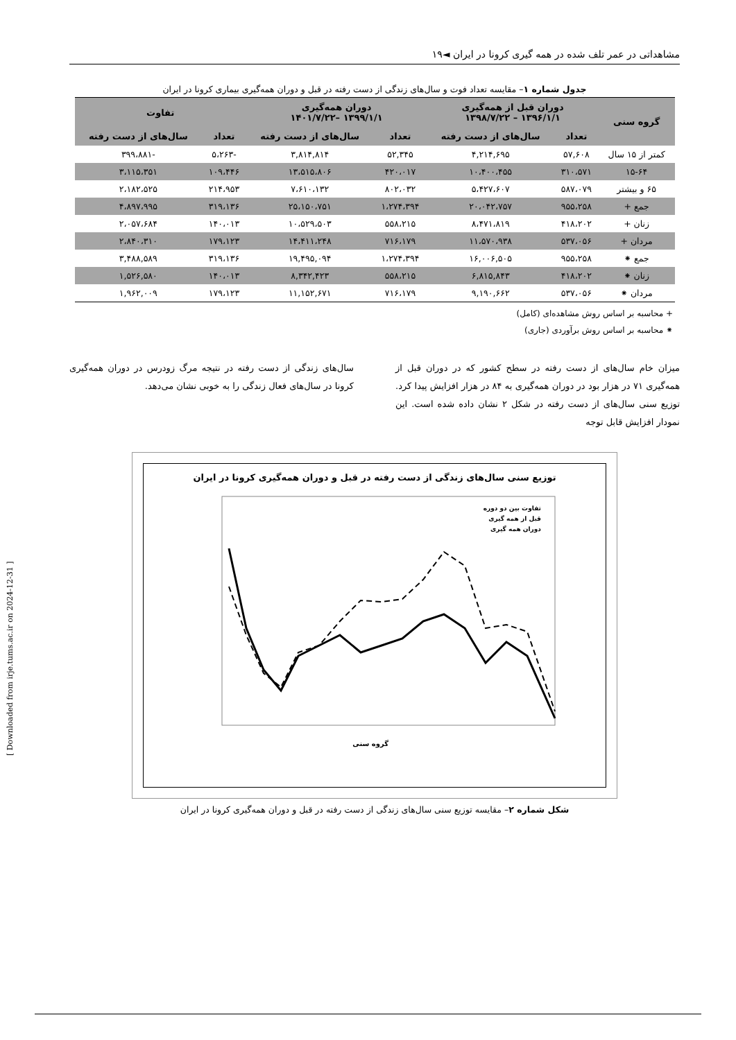مشاهداتی در عمر تلف شده در همه گیری کرونا در ایران ◄۱۹
جدول شماره ۱– مقایسه تعداد فوت و سال‌های زندگی از دست رفته در قبل و دوران همه‌گیری بیماری کرونا در ایران
| گروه سنی | دوران قبل از همه‌گیری ۱۳۹۶/۱/۱ – ۱۳۹۸/۷/۲۲ | | دوران همه‌گیری ۱۳۹۹/۱/۱ –۱۴۰۱/۷/۲۲ | | تفاوت | |
| --- | --- | --- | --- | --- | --- | --- |
| | تعداد | سال‌های از دست رفته | تعداد | سال‌های از دست رفته | تعداد | سال‌های از دست رفته |
| کمتر از ۱۵ سال | ۵۷,۶۰۸ | ۴,۲۱۴,۶۹۵ | ۵۲,۳۴۵ | ۳,۸۱۴,۸۱۴ | -۵،۲۶۳ | -۳۹۹،۸۸۱ |
| ۱۵-۶۴ | ۳۱۰،۵۷۱ | ۱۰،۴۰۰،۴۵۵ | ۴۲۰،۰۱۷ | ۱۳،۵۱۵،۸۰۶ | ۱۰۹،۴۴۶ | ۳،۱۱۵،۳۵۱ |
| ۶۵ و بیشتر | ۵۸۷،۰۷۹ | ۵،۴۲۷،۶۰۷ | ۸۰۲،۰۳۲ | ۷،۶۱۰،۱۳۲ | ۲۱۴،۹۵۳ | ۲،۱۸۲،۵۲۵ |
| جمع + | ۹۵۵،۲۵۸ | ۲۰،۰۴۲،۷۵۷ | ۱،۲۷۴،۳۹۴ | ۲۵،۱۵۰،۷۵۱ | ۳۱۹،۱۳۶ | ۴،۸۹۷،۹۹۵ |
| زنان + | ۴۱۸،۲۰۲ | ۸،۴۷۱،۸۱۹ | ۵۵۸،۲۱۵ | ۱۰،۵۲۹،۵۰۳ | ۱۴۰،۰۱۳ | ۲،۰۵۷،۶۸۴ |
| مردان + | ۵۳۷،۰۵۶ | ۱۱،۵۷۰،۹۳۸ | ۷۱۶،۱۷۹ | ۱۴،۴۱۱،۲۴۸ | ۱۷۹،۱۲۳ | ۲،۸۴۰،۳۱۰ |
| جمع ⁕ | ۹۵۵،۲۵۸ | ۱۶,۰۰۶,۵۰۵ | ۱،۲۷۴،۳۹۴ | ۱۹,۴۹۵,۰۹۴ | ۳۱۹،۱۳۶ | ۳,۴۸۸,۵۸۹ |
| زنان ⁕ | ۴۱۸،۲۰۲ | ۶,۸۱۵,۸۴۳ | ۵۵۸،۲۱۵ | ۸,۳۴۲,۴۲۳ | ۱۴۰،۰۱۳ | ۱,۵۲۶,۵۸۰ |
| مردان ⁕ | ۵۳۷،۰۵۶ | ۹,۱۹۰,۶۶۲ | ۷۱۶،۱۷۹ | ۱۱,۱۵۲,۶۷۱ | ۱۷۹،۱۲۳ | ۱,۹۶۲,۰۰۹ |
+ محاسبه بر اساس روش مشاهده‌ای (کامل)
⁕ محاسبه بر اساس روش برآوردی (جاری)
میزان خام سال‌های از دست رفته در سطح کشور که در دوران قبل از همه‌گیری ۷۱ در هزار بود در دوران همه‌گیری به ۸۴ در هزار افزایش پیدا کرد. توزیع سنی سال‌های از دست رفته در شکل ۲ نشان داده شده است. این نمودار افزایش قابل توجه
سال‌های زندگی از دست رفته در نتیجه مرگ زودرس در دوران همه‌گیری کرونا در سال‌های فعال زندگی را به خوبی نشان می‌دهد.
توزیع سنی سال‌های زندگی از دست رفته در قبل و دوران همه‌گیری کرونا در ایران
گروه سنی
تفاوت بین دو دوره
قبل از همه گیری
دوران همه گیری
شکل شماره ۲– مقایسه توزیع سنی سال‌های زندگی از دست رفته در قبل و دوران همه‌گیری کرونا در ایران
[ Downloaded from irje.tums.ac.ir on 2024-12-31 ]